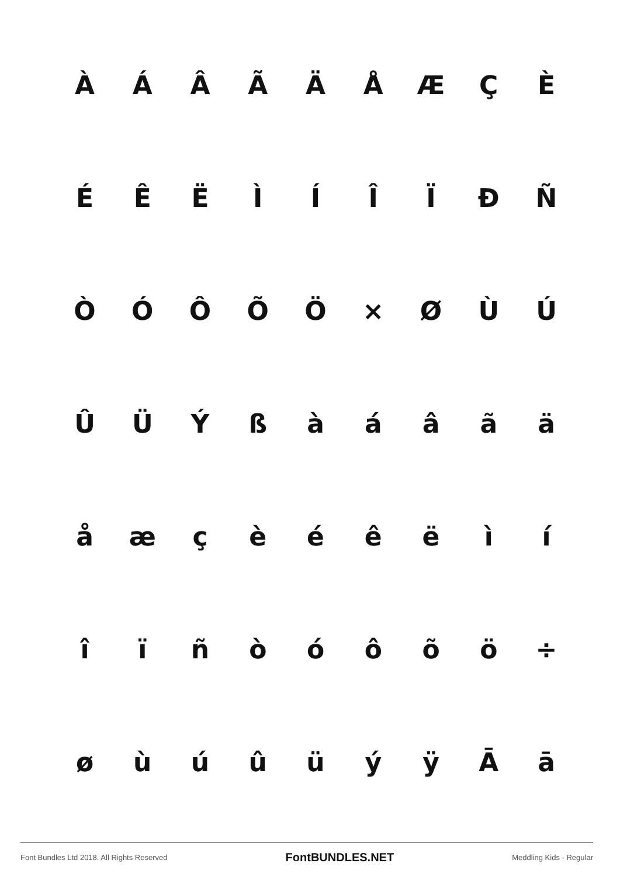À Á Â Ã Ä Å Æ Ç È
É Ê Ë Ì Í Î Ï Ð Ñ
Ò Ó Ô Õ Ö × Ø Ù Ú
Û Ü Ý ß à á â ã ä
å æ ç è é ê ë ì í
î ï ñ ò ó ô õ ö ÷
ø ù ú û ü ý ÿ Ā ā
Font Bundles Ltd 2018. All Rights Reserved FontBUNDLES.NET Meddling Kids - Regular